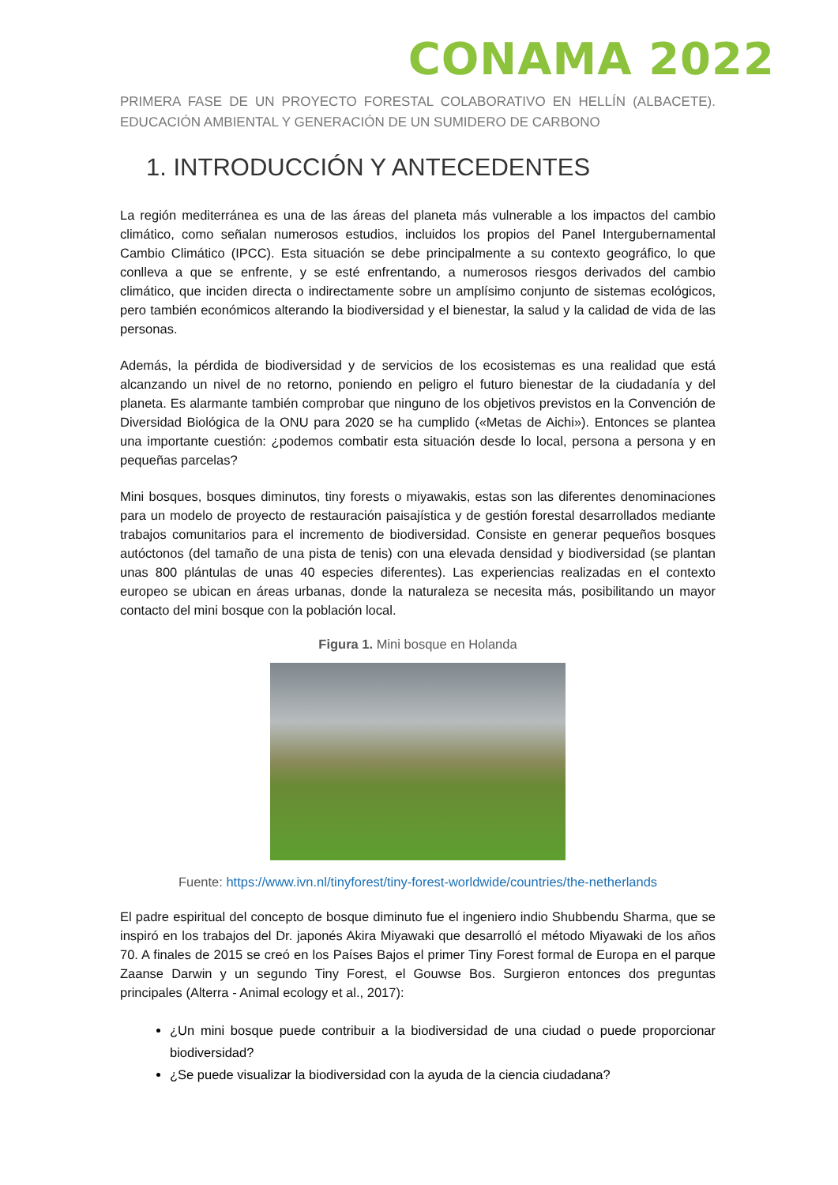CONAMA 2022
PRIMERA FASE DE UN PROYECTO FORESTAL COLABORATIVO EN HELLÍN (ALBACETE). EDUCACIÓN AMBIENTAL Y GENERACIÓN DE UN SUMIDERO DE CARBONO
1. INTRODUCCIÓN Y ANTECEDENTES
La región mediterránea es una de las áreas del planeta más vulnerable a los impactos del cambio climático, como señalan numerosos estudios, incluidos los propios del Panel Intergubernamental Cambio Climático (IPCC). Esta situación se debe principalmente a su contexto geográfico, lo que conlleva a que se enfrente, y se esté enfrentando, a numerosos riesgos derivados del cambio climático, que inciden directa o indirectamente sobre un amplísimo conjunto de sistemas ecológicos, pero también económicos alterando la biodiversidad y el bienestar, la salud y la calidad de vida de las personas.
Además, la pérdida de biodiversidad y de servicios de los ecosistemas es una realidad que está alcanzando un nivel de no retorno, poniendo en peligro el futuro bienestar de la ciudadanía y del planeta. Es alarmante también comprobar que ninguno de los objetivos previstos en la Convención de Diversidad Biológica de la ONU para 2020 se ha cumplido («Metas de Aichi»). Entonces se plantea una importante cuestión: ¿podemos combatir esta situación desde lo local, persona a persona y en pequeñas parcelas?
Mini bosques, bosques diminutos, tiny forests o miyawakis, estas son las diferentes denominaciones para un modelo de proyecto de restauración paisajística y de gestión forestal desarrollados mediante trabajos comunitarios para el incremento de biodiversidad. Consiste en generar pequeños bosques autóctonos (del tamaño de una pista de tenis) con una elevada densidad y biodiversidad (se plantan unas 800 plántulas de unas 40 especies diferentes). Las experiencias realizadas en el contexto europeo se ubican en áreas urbanas, donde la naturaleza se necesita más, posibilitando un mayor contacto del mini bosque con la población local.
Figura 1. Mini bosque en Holanda
Fuente: https://www.ivn.nl/tinyforest/tiny-forest-worldwide/countries/the-netherlands
El padre espiritual del concepto de bosque diminuto fue el ingeniero indio Shubbendu Sharma, que se inspiró en los trabajos del Dr. japonés Akira Miyawaki que desarrolló el método Miyawaki de los años 70. A finales de 2015 se creó en los Países Bajos el primer Tiny Forest formal de Europa en el parque Zaanse Darwin y un segundo Tiny Forest, el Gouwse Bos. Surgieron entonces dos preguntas principales (Alterra - Animal ecology et al., 2017):
¿Un mini bosque puede contribuir a la biodiversidad de una ciudad o puede proporcionar biodiversidad?
¿Se puede visualizar la biodiversidad con la ayuda de la ciencia ciudadana?